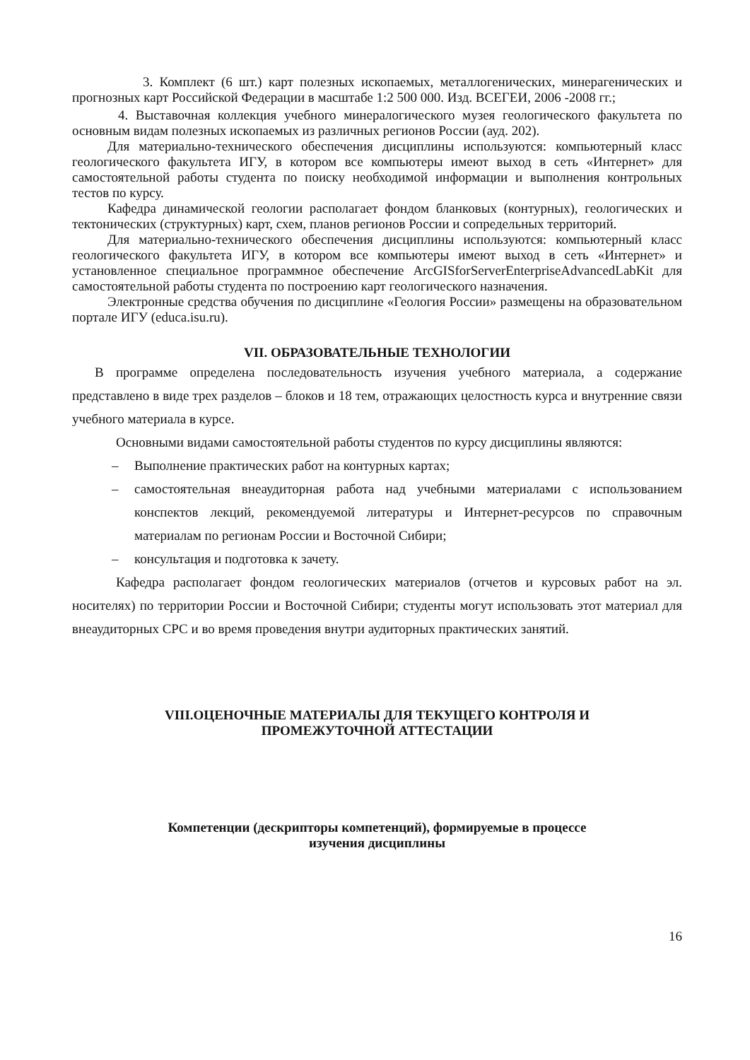3. Комплект (6 шт.) карт полезных ископаемых, металлогенических, минерагенических и прогнозных карт Российской Федерации в масштабе 1:2 500 000. Изд. ВСЕГЕИ, 2006 -2008 гг.;
4. Выставочная коллекция учебного минералогического музея геологического факультета по основным видам полезных ископаемых из различных регионов России (ауд. 202).
Для материально-технического обеспечения дисциплины используются: компьютерный класс геологического факультета ИГУ, в котором все компьютеры имеют выход в сеть «Интернет» для самостоятельной работы студента по поиску необходимой информации и выполнения контрольных тестов по курсу.
Кафедра динамической геологии располагает фондом бланковых (контурных), геологических и тектонических (структурных) карт, схем, планов регионов России и сопредельных территорий.
Для материально-технического обеспечения дисциплины используются: компьютерный класс геологического факультета ИГУ, в котором все компьютеры имеют выход в сеть «Интернет» и установленное специальное программное обеспечение ArcGISforServerEnterpriseAdvancedLabKit для самостоятельной работы студента по построению карт геологического назначения.
Электронные средства обучения по дисциплине «Геология России» размещены на образовательном портале ИГУ (educa.isu.ru).
VII. ОБРАЗОВАТЕЛЬНЫЕ ТЕХНОЛОГИИ
В программе определена последовательность изучения учебного материала, а содержание представлено в виде трех разделов – блоков и 18 тем, отражающих целостность курса и внутренние связи учебного материала в курсе.
Основными видами самостоятельной работы студентов по курсу дисциплины являются:
– Выполнение практических работ на контурных картах;
– самостоятельная внеаудиторная работа над учебными материалами с использованием конспектов лекций, рекомендуемой литературы и Интернет-ресурсов по справочным материалам по регионам России и Восточной Сибири;
– консультация и подготовка к зачету.
Кафедра располагает фондом геологических материалов (отчетов и курсовых работ на эл. носителях) по территории России и Восточной Сибири; студенты могут использовать этот материал для внеаудиторных СРС и во время проведения внутри аудиторных практических занятий.
VIII.ОЦЕНОЧНЫЕ МАТЕРИАЛЫ ДЛЯ ТЕКУЩЕГО КОНТРОЛЯ И
ПРОМЕЖУТОЧНОЙ АТТЕСТАЦИИ
Компетенции (дескрипторы компетенций), формируемые в процессе
изучения дисциплины
16